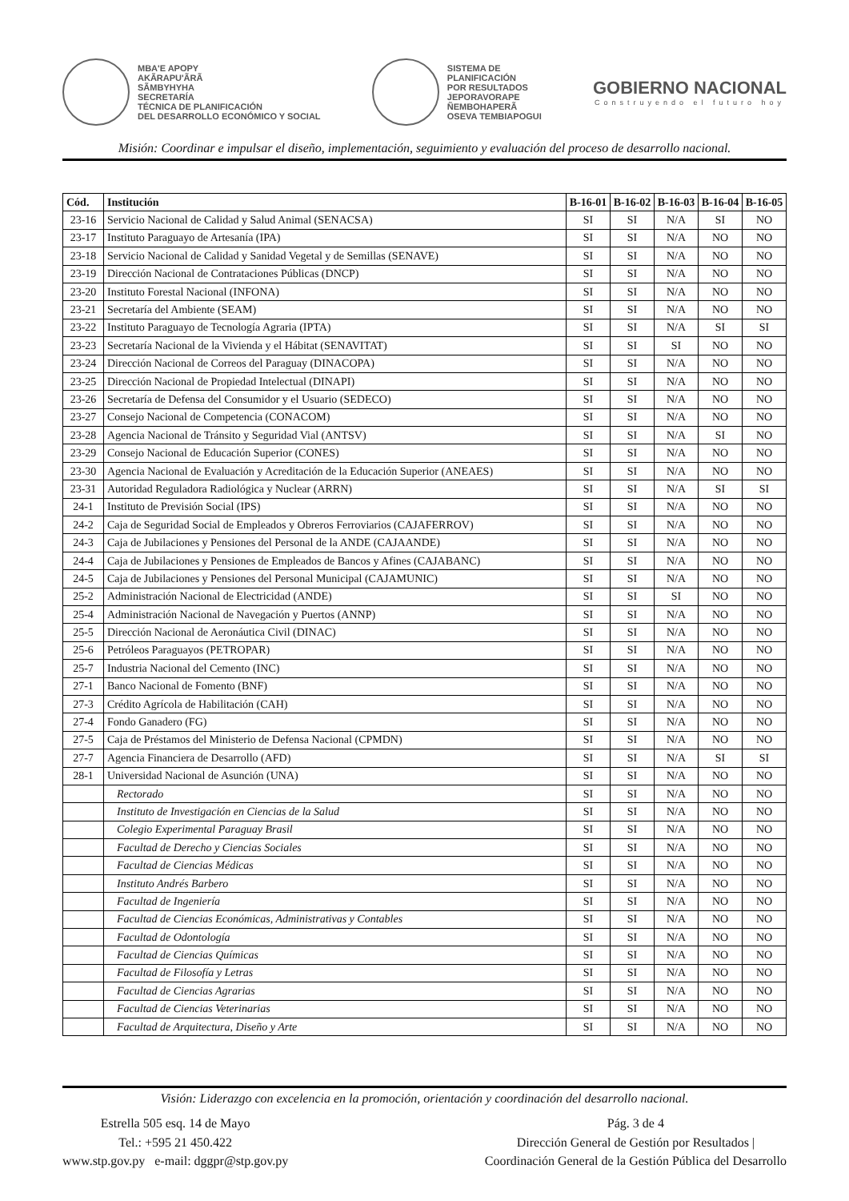MBA'E APOPY
AKÃRAPU'ÃRÃ
SÃMBYHYHA
SECRETARÍA
TÉCNICA DE PLANIFICACIÓN
DEL DESARROLLO ECONÓMICO Y SOCIAL
SISTEMA DE
PLANIFICACIÓN
POR RESULTADOS
JEPORAVORAPE
ÑEMBOHAPERÃ
OSEVA TEMBIAPOGUI
GOBIERNO NACIONAL
Construyendo el futuro hoy
Misión: Coordinar e impulsar el diseño, implementación, seguimiento y evaluación del proceso de desarrollo nacional.
| Cód. | Institución | B-16-01 | B-16-02 | B-16-03 | B-16-04 | B-16-05 |
| --- | --- | --- | --- | --- | --- | --- |
| 23-16 | Servicio Nacional de Calidad y Salud Animal (SENACSA) | SI | SI | N/A | SI | NO |
| 23-17 | Instituto Paraguayo de Artesanía (IPA) | SI | SI | N/A | NO | NO |
| 23-18 | Servicio Nacional de Calidad y Sanidad Vegetal y de Semillas (SENAVE) | SI | SI | N/A | NO | NO |
| 23-19 | Dirección Nacional de Contrataciones Públicas (DNCP) | SI | SI | N/A | NO | NO |
| 23-20 | Instituto Forestal Nacional (INFONA) | SI | SI | N/A | NO | NO |
| 23-21 | Secretaría del Ambiente (SEAM) | SI | SI | N/A | NO | NO |
| 23-22 | Instituto Paraguayo de Tecnología Agraria (IPTA) | SI | SI | N/A | SI | SI |
| 23-23 | Secretaría Nacional de la Vivienda y el Hábitat (SENAVITAT) | SI | SI | SI | NO | NO |
| 23-24 | Dirección Nacional de Correos del Paraguay (DINACOPA) | SI | SI | N/A | NO | NO |
| 23-25 | Dirección Nacional de Propiedad Intelectual (DINAPI) | SI | SI | N/A | NO | NO |
| 23-26 | Secretaría de Defensa del Consumidor y el Usuario (SEDECO) | SI | SI | N/A | NO | NO |
| 23-27 | Consejo Nacional de Competencia (CONACOM) | SI | SI | N/A | NO | NO |
| 23-28 | Agencia Nacional de Tránsito y Seguridad Vial (ANTSV) | SI | SI | N/A | SI | NO |
| 23-29 | Consejo Nacional de Educación Superior (CONES) | SI | SI | N/A | NO | NO |
| 23-30 | Agencia Nacional de Evaluación y Acreditación de la Educación Superior (ANEAES) | SI | SI | N/A | NO | NO |
| 23-31 | Autoridad Reguladora Radiológica y Nuclear (ARRN) | SI | SI | N/A | SI | SI |
| 24-1 | Instituto de Previsión Social (IPS) | SI | SI | N/A | NO | NO |
| 24-2 | Caja de Seguridad Social de Empleados y Obreros Ferroviarios (CAJAFERROV) | SI | SI | N/A | NO | NO |
| 24-3 | Caja de Jubilaciones y Pensiones del Personal de la ANDE (CAJAANDE) | SI | SI | N/A | NO | NO |
| 24-4 | Caja de Jubilaciones y Pensiones de Empleados de Bancos y Afines (CAJABANC) | SI | SI | N/A | NO | NO |
| 24-5 | Caja de Jubilaciones y Pensiones del Personal Municipal (CAJAMUNIC) | SI | SI | N/A | NO | NO |
| 25-2 | Administración Nacional de Electricidad (ANDE) | SI | SI | SI | NO | NO |
| 25-4 | Administración Nacional de Navegación y Puertos (ANNP) | SI | SI | N/A | NO | NO |
| 25-5 | Dirección Nacional de Aeronáutica Civil (DINAC) | SI | SI | N/A | NO | NO |
| 25-6 | Petróleos Paraguayos (PETROPAR) | SI | SI | N/A | NO | NO |
| 25-7 | Industria Nacional del Cemento (INC) | SI | SI | N/A | NO | NO |
| 27-1 | Banco Nacional de Fomento (BNF) | SI | SI | N/A | NO | NO |
| 27-3 | Crédito Agrícola de Habilitación (CAH) | SI | SI | N/A | NO | NO |
| 27-4 | Fondo Ganadero (FG) | SI | SI | N/A | NO | NO |
| 27-5 | Caja de Préstamos del Ministerio de Defensa Nacional (CPMDN) | SI | SI | N/A | NO | NO |
| 27-7 | Agencia Financiera de Desarrollo (AFD) | SI | SI | N/A | SI | SI |
| 28-1 | Universidad Nacional de Asunción (UNA) | SI | SI | N/A | NO | NO |
| | Rectorado | SI | SI | N/A | NO | NO |
| | Instituto de Investigación en Ciencias de la Salud | SI | SI | N/A | NO | NO |
| | Colegio Experimental Paraguay Brasil | SI | SI | N/A | NO | NO |
| | Facultad de Derecho y Ciencias Sociales | SI | SI | N/A | NO | NO |
| | Facultad de Ciencias Médicas | SI | SI | N/A | NO | NO |
| | Instituto Andrés Barbero | SI | SI | N/A | NO | NO |
| | Facultad de Ingeniería | SI | SI | N/A | NO | NO |
| | Facultad de Ciencias Económicas, Administrativas y Contables | SI | SI | N/A | NO | NO |
| | Facultad de Odontología | SI | SI | N/A | NO | NO |
| | Facultad de Ciencias Químicas | SI | SI | N/A | NO | NO |
| | Facultad de Filosofía y Letras | SI | SI | N/A | NO | NO |
| | Facultad de Ciencias Agrarias | SI | SI | N/A | NO | NO |
| | Facultad de Ciencias Veterinarias | SI | SI | N/A | NO | NO |
| | Facultad de Arquitectura, Diseño y Arte | SI | SI | N/A | NO | NO |
Visión: Liderazgo con excelencia en la promoción, orientación y coordinación del desarrollo nacional.
Estrella 505 esq. 14 de Mayo
Tel.: +595 21 450.422
www.stp.gov.py e-mail: dggpr@stp.gov.py
Pág. 3 de 4
Dirección General de Gestión por Resultados |
Coordinación General de la Gestión Pública del Desarrollo